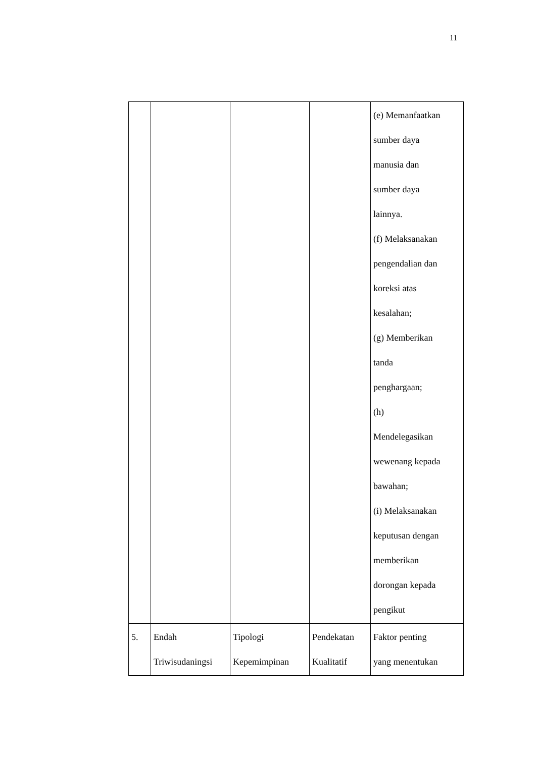11
| | | | | (e) Memanfaatkan sumber daya manusia dan sumber daya lainnya. (f) Melaksanakan pengendalian dan koreksi atas kesalahan; (g) Memberikan tanda penghargaan; (h) Mendelegasikan wewenang kepada bawahan; (i) Melaksanakan keputusan dengan memberikan dorongan kepada pengikut |
| 5. | Endah Triwisudaningsi | Tipologi Kepemimpinan | Pendekatan Kualitatif | Faktor penting yang menentukan |